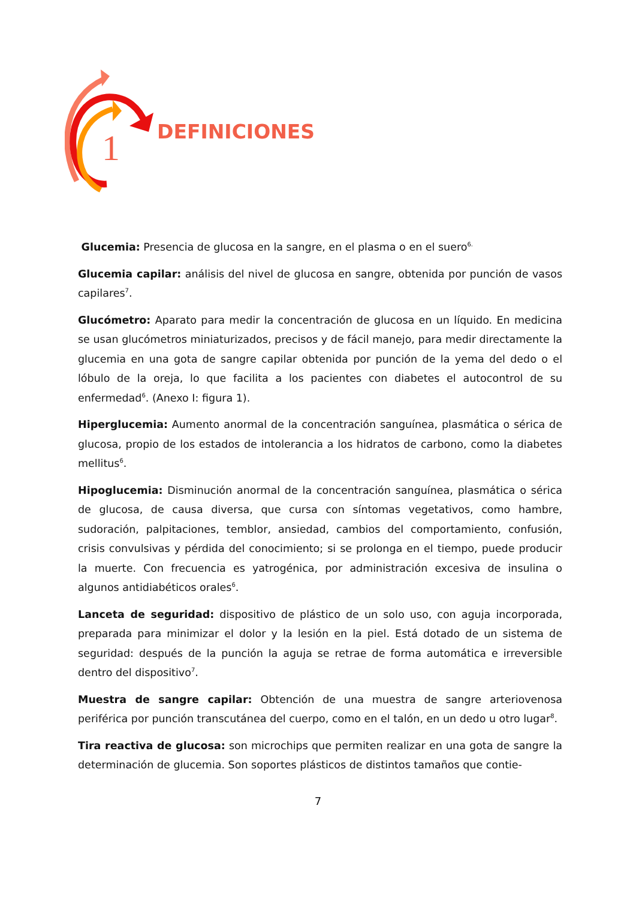1
DEFINICIONES
Glucemia: Presencia de glucosa en la sangre, en el plasma o en el suero<sup>6.</sup>
Glucemia capilar: análisis del nivel de glucosa en sangre, obtenida por punción de vasos capilares<sup>7</sup>.
Glucómetro: Aparato para medir la concentración de glucosa en un líquido. En medicina se usan glucómetros miniaturizados, precisos y de fácil manejo, para medir directamente la glucemia en una gota de sangre capilar obtenida por punción de la yema del dedo o el lóbulo de la oreja, lo que facilita a los pacientes con diabetes el autocontrol de su enfermedad<sup>6</sup>. (Anexo I: figura 1).
Hiperglucemia: Aumento anormal de la concentración sanguínea, plasmática o sérica de glucosa, propio de los estados de intolerancia a los hidratos de carbono, como la diabetes mellitus<sup>6</sup>.
Hipoglucemia: Disminución anormal de la concentración sanguínea, plasmática o sérica de glucosa, de causa diversa, que cursa con síntomas vegetativos, como hambre, sudoración, palpitaciones, temblor, ansiedad, cambios del comportamiento, confusión, crisis convulsivas y pérdida del conocimiento; si se prolonga en el tiempo, puede producir la muerte. Con frecuencia es yatrogénica, por administración excesiva de insulina o algunos antidiabéticos orales<sup>6</sup>.
Lanceta de seguridad: dispositivo de plástico de un solo uso, con aguja incorporada, preparada para minimizar el dolor y la lesión en la piel. Está dotado de un sistema de seguridad: después de la punción la aguja se retrae de forma automática e irreversible dentro del dispositivo<sup>7</sup>.
Muestra de sangre capilar: Obtención de una muestra de sangre arteriovenosa periférica por punción transcutánea del cuerpo, como en el talón, en un dedo u otro lugar<sup>8</sup>.
Tira reactiva de glucosa: son microchips que permiten realizar en una gota de sangre la determinación de glucemia. Son soportes plásticos de distintos tamaños que contie-
7